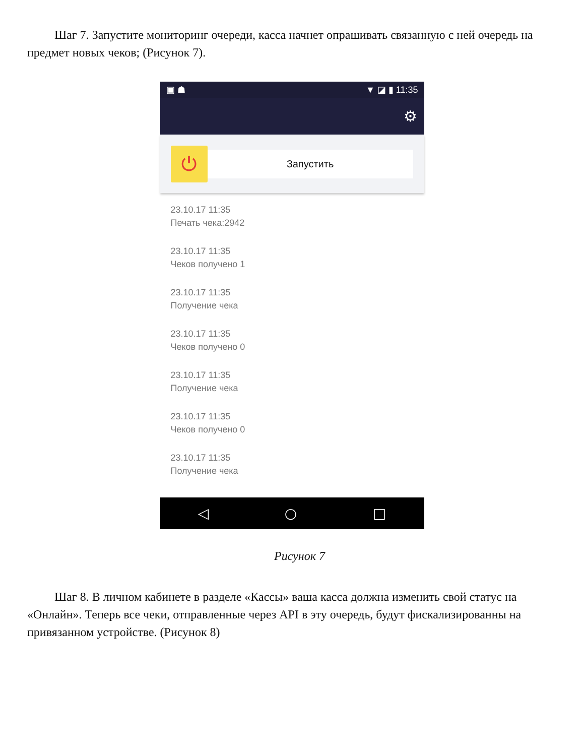Шаг 7. Запустите мониторинг очереди, касса начнет опрашивать связанную с ней очередь на предмет новых чеков; (Рисунок 7).
▣ ☗ ▼ ◪ ▮ 11:35
⚙
⏻
Запустить
23.10.17 11:35
Печать чека:2942
23.10.17 11:35
Чеков получено 1
23.10.17 11:35
Получение чека
23.10.17 11:35
Чеков получено 0
23.10.17 11:35
Получение чека
23.10.17 11:35
Чеков получено 0
23.10.17 11:35
Получение чека
◁ ○ □
Рисунок 7
Шаг 8. В личном кабинете в разделе «Кассы» ваша касса должна изменить свой статус на «Онлайн». Теперь все чеки, отправленные через API в эту очередь, будут фискализированны на привязанном устройстве. (Рисунок 8)